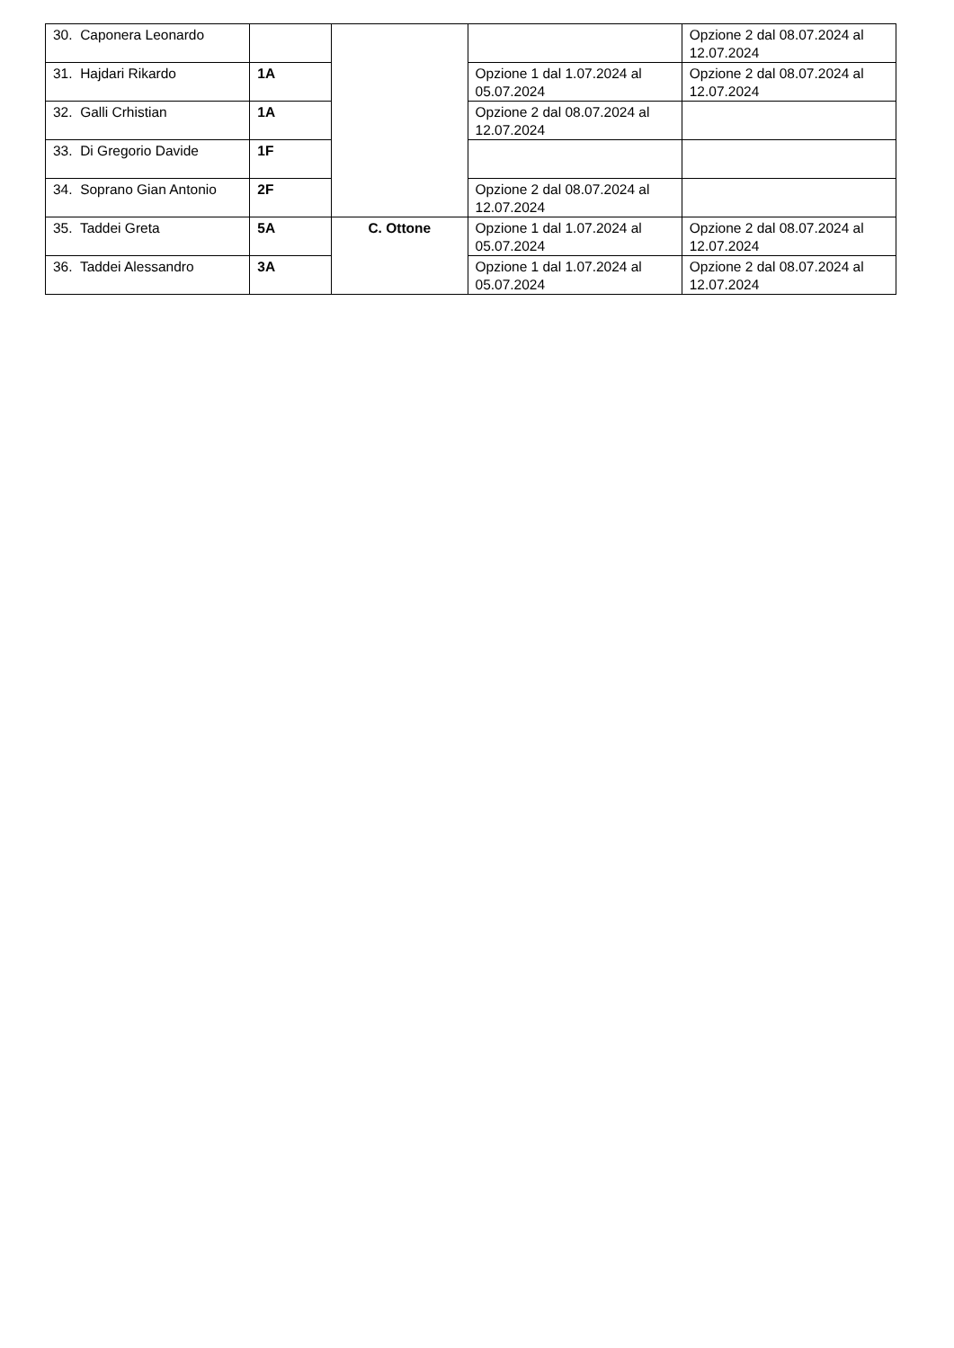| 30. Caponera Leonardo | | | | Opzione 2 dal 08.07.2024 al 12.07.2024 |
| 31. Hajdari Rikardo | 1A | | Opzione 1 dal 1.07.2024 al 05.07.2024 | Opzione 2 dal 08.07.2024 al 12.07.2024 |
| 32. Galli Crhistian | 1A | | Opzione 2 dal 08.07.2024 al 12.07.2024 | |
| 33. Di Gregorio Davide | 1F | | | |
| 34. Soprano Gian Antonio | 2F | | Opzione 2 dal 08.07.2024 al 12.07.2024 | |
| 35. Taddei Greta | 5A | C. Ottone | Opzione 1 dal 1.07.2024 al 05.07.2024 | Opzione 2 dal 08.07.2024 al 12.07.2024 |
| 36. Taddei Alessandro | 3A | | Opzione 1 dal 1.07.2024 al 05.07.2024 | Opzione 2 dal 08.07.2024 al 12.07.2024 |